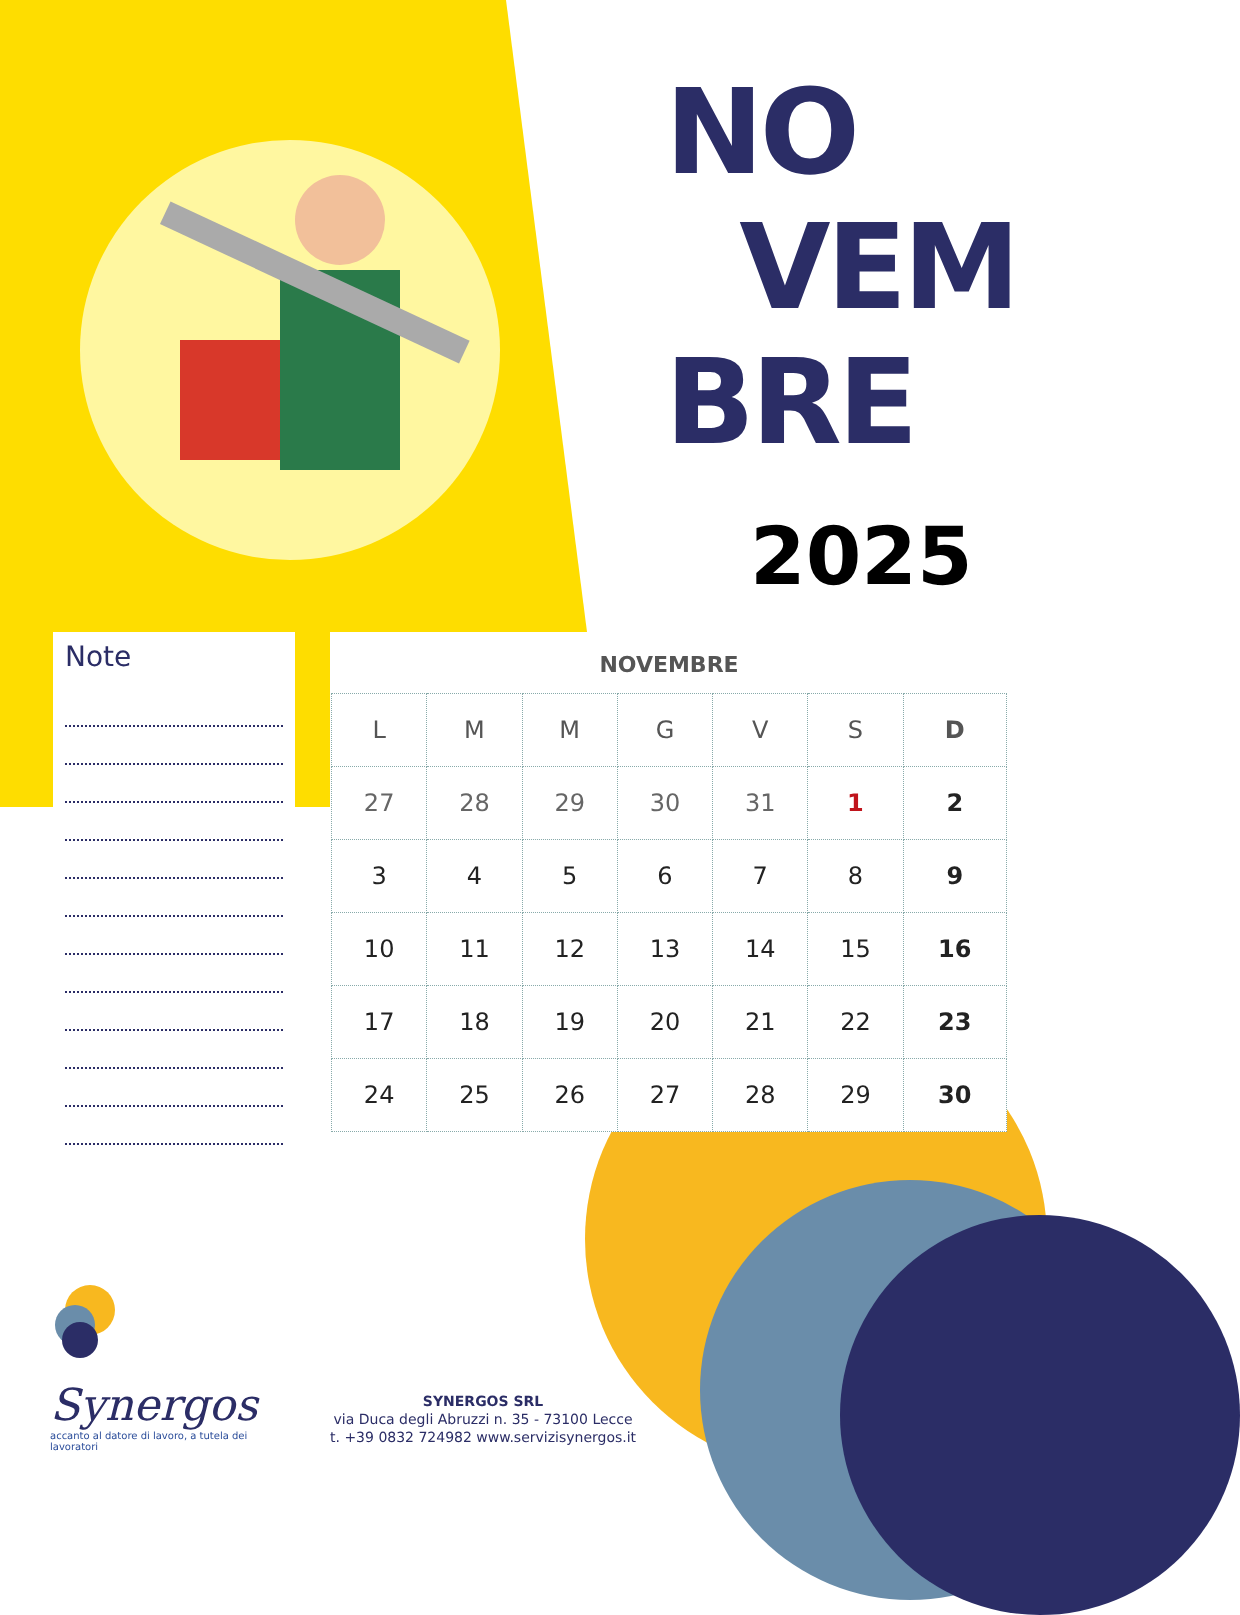NO
VEM
BRE
2025
Note
NOVEMBRE
| L | M | M | G | V | S | D |
| --- | --- | --- | --- | --- | --- | --- |
| 27 | 28 | 29 | 30 | 31 | 1 | 2 |
| 3 | 4 | 5 | 6 | 7 | 8 | 9 |
| 10 | 11 | 12 | 13 | 14 | 15 | 16 |
| 17 | 18 | 19 | 20 | 21 | 22 | 23 |
| 24 | 25 | 26 | 27 | 28 | 29 | 30 |
Synergos
accanto al datore di lavoro, a tutela dei lavoratori
SYNERGOS SRL
via Duca degli Abruzzi n. 35 - 73100 Lecce
t. +39 0832 724982 www.servizisynergos.it